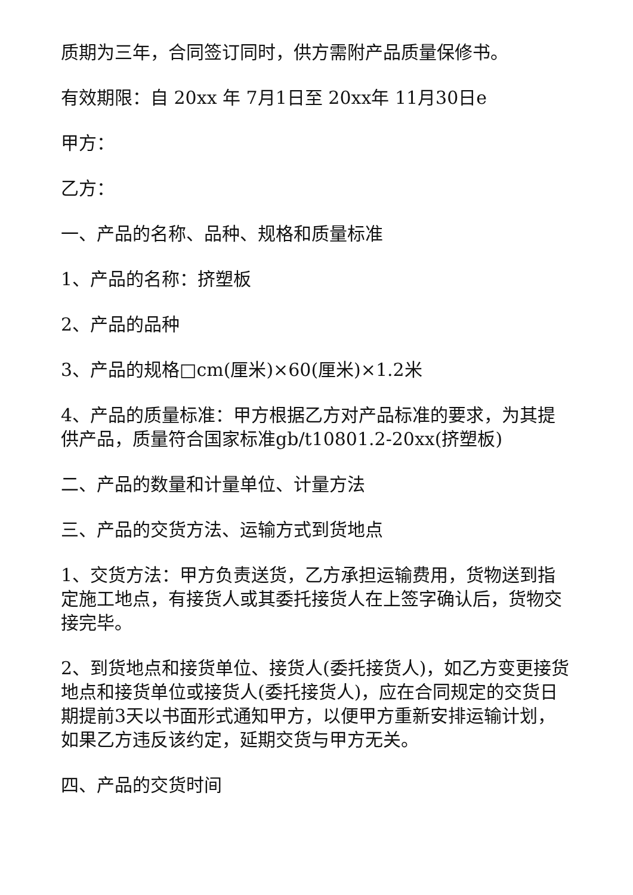质期为三年，合同签订同时，供方需附产品质量保修书。
有效期限：自 20xx 年 7月1日至 20xx年 11月30日e
甲方：
乙方：
一、产品的名称、品种、规格和质量标准
1、产品的名称：挤塑板
2、产品的品种
3、产品的规格□cm(厘米)×60(厘米)×1.2米
4、产品的质量标准：甲方根据乙方对产品标准的要求，为其提供产品，质量符合国家标准gb/t10801.2-20xx(挤塑板)
二、产品的数量和计量单位、计量方法
三、产品的交货方法、运输方式到货地点
1、交货方法：甲方负责送货，乙方承担运输费用，货物送到指定施工地点，有接货人或其委托接货人在上签字确认后，货物交接完毕。
2、到货地点和接货单位、接货人(委托接货人)，如乙方变更接货地点和接货单位或接货人(委托接货人)，应在合同规定的交货日期提前3天以书面形式通知甲方，以便甲方重新安排运输计划，如果乙方违反该约定，延期交货与甲方无关。
四、产品的交货时间